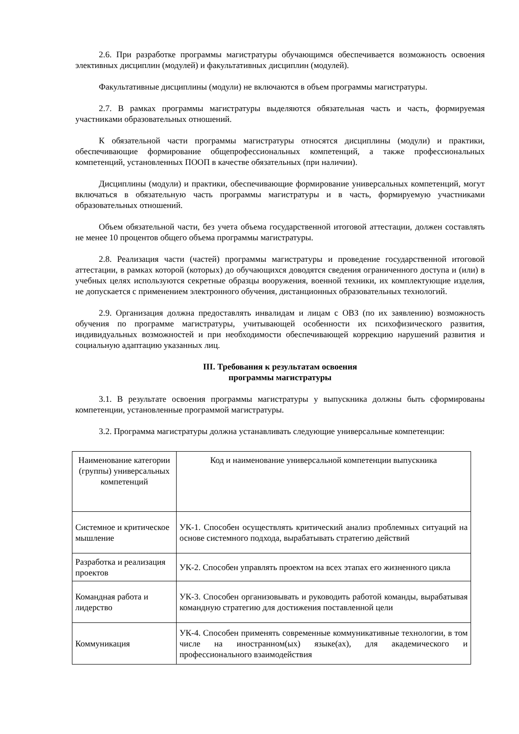2.6. При разработке программы магистратуры обучающимся обеспечивается возможность освоения элективных дисциплин (модулей) и факультативных дисциплин (модулей).
Факультативные дисциплины (модули) не включаются в объем программы магистратуры.
2.7. В рамках программы магистратуры выделяются обязательная часть и часть, формируемая участниками образовательных отношений.
К обязательной части программы магистратуры относятся дисциплины (модули) и практики, обеспечивающие формирование общепрофессиональных компетенций, а также профессиональных компетенций, установленных ПООП в качестве обязательных (при наличии).
Дисциплины (модули) и практики, обеспечивающие формирование универсальных компетенций, могут включаться в обязательную часть программы магистратуры и в часть, формируемую участниками образовательных отношений.
Объем обязательной части, без учета объема государственной итоговой аттестации, должен составлять не менее 10 процентов общего объема программы магистратуры.
2.8. Реализация части (частей) программы магистратуры и проведение государственной итоговой аттестации, в рамках которой (которых) до обучающихся доводятся сведения ограниченного доступа и (или) в учебных целях используются секретные образцы вооружения, военной техники, их комплектующие изделия, не допускается с применением электронного обучения, дистанционных образовательных технологий.
2.9. Организация должна предоставлять инвалидам и лицам с ОВЗ (по их заявлению) возможность обучения по программе магистратуры, учитывающей особенности их психофизического развития, индивидуальных возможностей и при необходимости обеспечивающей коррекцию нарушений развития и социальную адаптацию указанных лиц.
III. Требования к результатам освоения
программы магистратуры
3.1. В результате освоения программы магистратуры у выпускника должны быть сформированы компетенции, установленные программой магистратуры.
3.2. Программа магистратуры должна устанавливать следующие универсальные компетенции:
| Наименование категории (группы) универсальных компетенций | Код и наименование универсальной компетенции выпускника |
| Системное и критическое мышление | УК-1. Способен осуществлять критический анализ проблемных ситуаций на основе системного подхода, вырабатывать стратегию действий |
| Разработка и реализация проектов | УК-2. Способен управлять проектом на всех этапах его жизненного цикла |
| Командная работа и лидерство | УК-3. Способен организовывать и руководить работой команды, вырабатывая командную стратегию для достижения поставленной цели |
| Коммуникация | УК-4. Способен применять современные коммуникативные технологии, в том числе на иностранном(ых) языке(ах), для академического и профессионального взаимодействия |